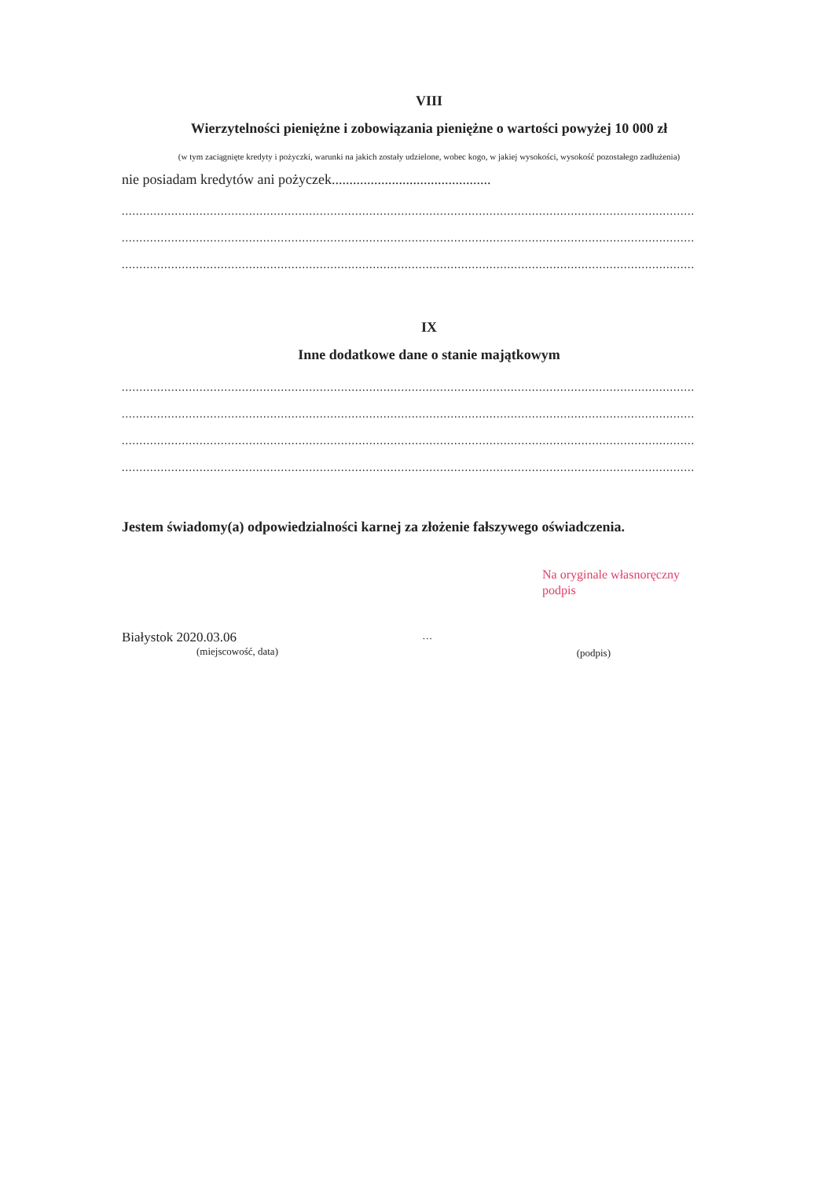VIII
Wierzytelności pieniężne i zobowiązania pieniężne o wartości powyżej 10 000 zł
(w tym zaciągnięte kredyty i pożyczki, warunki na jakich zostały udzielone, wobec kogo, w jakiej wysokości, wysokość pozostałego zadłużenia)
nie posiadam kredytów ani pożyczek.............................................
..................................................................................................................................................................
..................................................................................................................................................................
..................................................................................................................................................................
IX
Inne dodatkowe dane o stanie majątkowym
..................................................................................................................................................................
..................................................................................................................................................................
..................................................................................................................................................................
..................................................................................................................................................................
Jestem świadomy(a) odpowiedzialności karnej za złożenie fałszywego oświadczenia.
Na oryginale własnoręczny
podpis
Białystok 2020.03.06
(miejscowość, data)
…
(podpis)